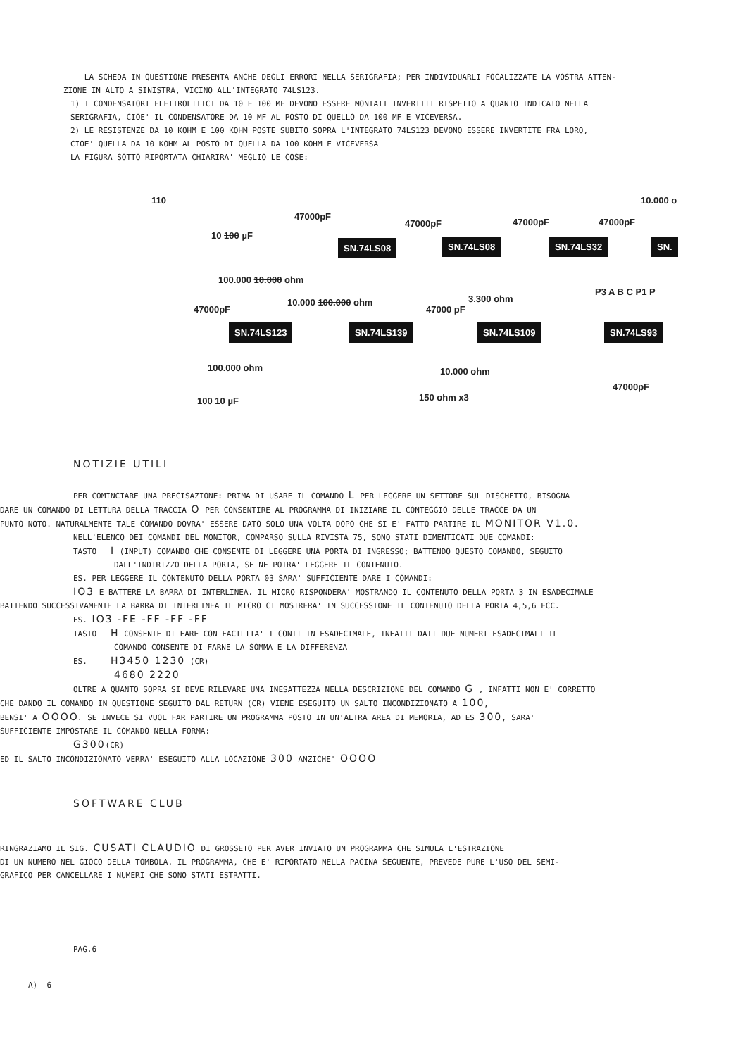LA SCHEDA IN QUESTIONE PRESENTA ANCHE DEGLI ERRORI NELLA SERIGRAFIA; PER INDIVIDUARLI FOCALIZZATE LA VOSTRA ATTEN-
ZIONE IN ALTO A SINISTRA, VICINO ALL'INTEGRATO 74LS123.
1) I CONDENSATORI ELETTROLITICI DA 10 E 100 MF DEVONO ESSERE MONTATI INVERTITI RISPETTO A QUANTO INDICATO NELLA
SERIGRAFIA, CIOE' IL CONDENSATORE DA 10 MF AL POSTO DI QUELLO DA 100 MF E VICEVERSA.
2) LE RESISTENZE DA 10 KOHM E 100 KOHM POSTE SUBITO SOPRA L'INTEGRATO 74LS123 DEVONO ESSERE INVERTITE FRA LORO,
CIOE' QUELLA DA 10 KOHM AL POSTO DI QUELLA DA 100 KOHM E VICEVERSA
LA FIGURA SOTTO RIPORTATA CHIARIRA' MEGLIO LE COSE:
110 10.000 o
47000pF
47000pF 47000pF 47000pF
10 100 µF
SN.74LS08 SN.74LS08 SN.74LS32 SN.
100.000 10.000 ohm
10.000 100.000 ohm 3.300 ohm
47000 pF
P3 A B C P1 P
47000pF
SN.74LS123 SN.74LS139 SN.74LS109 SN.74LS93
100.000 ohm 10.000 ohm
47000pF
100 10 µF 150 ohm x3
NOTIZIE UTILI
PER COMINCIARE UNA PRECISAZIONE: PRIMA DI USARE IL COMANDO L PER LEGGERE UN SETTORE SUL DISCHETTO, BISOGNA
DARE UN COMANDO DI LETTURA DELLA TRACCIA O PER CONSENTIRE AL PROGRAMMA DI INIZIARE IL CONTEGGIO DELLE TRACCE DA UN
PUNTO NOTO. NATURALMENTE TALE COMANDO DOVRA' ESSERE DATO SOLO UNA VOLTA DOPO CHE SI E' FATTO PARTIRE IL MONITOR V1.0.
NELL'ELENCO DEI COMANDI DEL MONITOR, COMPARSO SULLA RIVISTA 75, SONO STATI DIMENTICATI DUE COMANDI:
TASTO I (INPUT) COMANDO CHE CONSENTE DI LEGGERE UNA PORTA DI INGRESSO; BATTENDO QUESTO COMANDO, SEGUITO
DALL'INDIRIZZO DELLA PORTA, SE NE POTRA' LEGGERE IL CONTENUTO.
ES. PER LEGGERE IL CONTENUTO DELLA PORTA 03 SARA' SUFFICIENTE DARE I COMANDI:
IO3 E BATTERE LA BARRA DI INTERLINEA. IL MICRO RISPONDERA' MOSTRANDO IL CONTENUTO DELLA PORTA 3 IN ESADECIMALE
BATTENDO SUCCESSIVAMENTE LA BARRA DI INTERLINEA IL MICRO CI MOSTRERA' IN SUCCESSIONE IL CONTENUTO DELLA PORTA 4,5,6 ECC.
ES. IO3 -FE -FF -FF -FF
TASTO H CONSENTE DI FARE CON FACILITA' I CONTI IN ESADECIMALE, INFATTI DATI DUE NUMERI ESADECIMALI IL
COMANDO CONSENTE DI FARNE LA SOMMA E LA DIFFERENZA
ES. H3450 1230 (CR)
4680 2220
OLTRE A QUANTO SOPRA SI DEVE RILEVARE UNA INESATTEZZA NELLA DESCRIZIONE DEL COMANDO G , INFATTI NON E' CORRETTO
CHE DANDO IL COMANDO IN QUESTIONE SEGUITO DAL RETURN (CR) VIENE ESEGUITO UN SALTO INCONDIZIONATO A 100,
BENSI' A OOOO. SE INVECE SI VUOL FAR PARTIRE UN PROGRAMMA POSTO IN UN'ALTRA AREA DI MEMORIA, AD ES 300, SARA'
SUFFICIENTE IMPOSTARE IL COMANDO NELLA FORMA:
G300(CR)
ED IL SALTO INCONDIZIONATO VERRA' ESEGUITO ALLA LOCAZIONE 300 ANZICHE' OOOO
SOFTWARE CLUB
RINGRAZIAMO IL SIG. CUSATI CLAUDIO DI GROSSETO PER AVER INVIATO UN PROGRAMMA CHE SIMULA L'ESTRAZIONE
DI UN NUMERO NEL GIOCO DELLA TOMBOLA. IL PROGRAMMA, CHE E' RIPORTATO NELLA PAGINA SEGUENTE, PREVEDE PURE L'USO DEL SEMI-
GRAFICO PER CANCELLARE I NUMERI CHE SONO STATI ESTRATTI.
PAG.6
A) 6